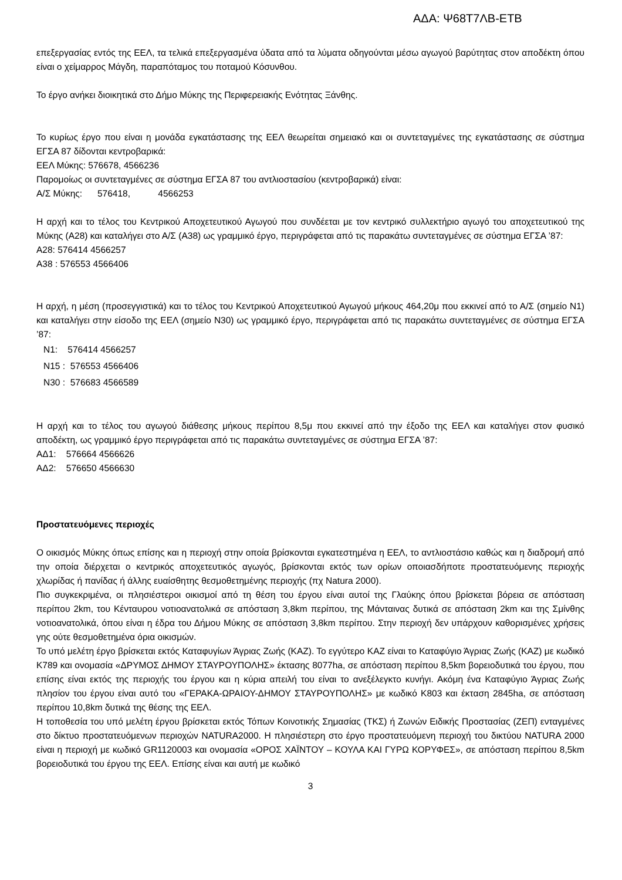ΑΔΑ: Ψ68Τ7ΛΒ-ΕΤΒ
επεξεργασίας εντός της ΕΕΛ, τα τελικά επεξεργασμένα ύδατα από τα λύματα οδηγούνται μέσω αγωγού βαρύτητας στον αποδέκτη όπου είναι ο χείμαρρος Μάγδη, παραπόταμος του ποταμού Κόσυνθου.
Το έργο ανήκει διοικητικά στο Δήμο Μύκης της Περιφερειακής Ενότητας Ξάνθης.
Το κυρίως έργο που είναι η μονάδα εγκατάστασης της ΕΕΛ θεωρείται σημειακό και οι συντεταγμένες της εγκατάστασης σε σύστημα ΕΓΣΑ 87 δίδονται κεντροβαρικά:
ΕΕΛ Μύκης: 576678, 4566236
Παρομοίως οι συντεταγμένες σε σύστημα ΕΓΣΑ 87 του αντλιοστασίου (κεντροβαρικά) είναι:
Α/Σ Μύκης: 576418, 4566253
Η αρχή και το τέλος του Κεντρικού Αποχετευτικού Αγωγού που συνδέεται με τον κεντρικό συλλεκτήριο αγωγό του αποχετευτικού της Μύκης (Α28) και καταλήγει στο Α/Σ (Α38) ως γραμμικό έργο, περιγράφεται από τις παρακάτω συντεταγμένες σε σύστημα ΕΓΣΑ ’87:
Α28: 576414 4566257
Α38 : 576553 4566406
Η αρχή, η μέση (προσεγγιστικά) και το τέλος του Κεντρικού Αποχετευτικού Αγωγού μήκους 464,20μ που εκκινεί από το Α/Σ (σημείο Ν1) και καταλήγει στην είσοδο της ΕΕΛ (σημείο Ν30) ως γραμμικό έργο, περιγράφεται από τις παρακάτω συντεταγμένες σε σύστημα ΕΓΣΑ ’87:
Ν1: 576414 4566257
Ν15 : 576553 4566406
Ν30 : 576683 4566589
Η αρχή και το τέλος του αγωγού διάθεσης μήκους περίπου 8,5μ που εκκινεί από την έξοδο της ΕΕΛ και καταλήγει στον φυσικό αποδέκτη, ως γραμμικό έργο περιγράφεται από τις παρακάτω συντεταγμένες σε σύστημα ΕΓΣΑ ’87:
ΑΔ1: 576664 4566626
ΑΔ2: 576650 4566630
Προστατευόμενες περιοχές
Ο οικισμός Μύκης όπως επίσης και η περιοχή στην οποία βρίσκονται εγκατεστημένα η ΕΕΛ, το αντλιοστάσιο καθώς και η διαδρομή από την οποία διέρχεται ο κεντρικός αποχετευτικός αγωγός, βρίσκονται εκτός των ορίων οποιασδήποτε προστατευόμενης περιοχής χλωρίδας ή πανίδας ή άλλης ευαίσθητης θεσμοθετημένης περιοχής (πχ Natura 2000).
Πιο συγκεκριμένα, οι πλησιέστεροι οικισμοί από τη θέση του έργου είναι αυτοί της Γλαύκης όπου βρίσκεται βόρεια σε απόσταση περίπου 2km, του Κένταυρου νοτιοανατολικά σε απόσταση 3,8km περίπου, της Μάνταινας δυτικά σε απόσταση 2km και της Σμίνθης νοτιοανατολικά, όπου είναι η έδρα του Δήμου Μύκης σε απόσταση 3,8km περίπου. Στην περιοχή δεν υπάρχουν καθορισμένες χρήσεις γης ούτε θεσμοθετημένα όρια οικισμών.
Το υπό μελέτη έργο βρίσκεται εκτός Καταφυγίων Άγριας Ζωής (ΚΑΖ). Το εγγύτερο ΚΑΖ είναι το Καταφύγιο Άγριας Ζωής (ΚΑΖ) με κωδικό Κ789 και ονομασία «ΔΡΥΜΟΣ ΔΗΜΟΥ ΣΤΑΥΡΟΥΠΟΛΗΣ» έκτασης 8077ha, σε απόσταση περίπου 8,5km βορειοδυτικά του έργου, που επίσης είναι εκτός της περιοχής του έργου και η κύρια απειλή του είναι το ανεξέλεγκτο κυνήγι. Ακόμη ένα Καταφύγιο Άγριας Ζωής πλησίον του έργου είναι αυτό του «ΓΕΡΑΚΑ-ΩΡΑΙΟΥ-ΔΗΜΟΥ ΣΤΑΥΡΟΥΠΟΛΗΣ» με κωδικό Κ803 και έκταση 2845ha, σε απόσταση περίπου 10,8km δυτικά της θέσης της ΕΕΛ.
Η τοποθεσία του υπό μελέτη έργου βρίσκεται εκτός Τόπων Κοινοτικής Σημασίας (ΤΚΣ) ή Ζωνών Ειδικής Προστασίας (ΖΕΠ) ενταγμένες στο δίκτυο προστατευόμενων περιοχών NATURA2000. Η πλησιέστερη στο έργο προστατευόμενη περιοχή του δικτύου NATURA 2000 είναι η περιοχή με κωδικό GR1120003 και ονομασία «ΟΡΟΣ ΧΑΪΝΤΟΥ – ΚΟΥΛΑ ΚΑΙ ΓΥΡΩ ΚΟΡΥΦΕΣ», σε απόσταση περίπου 8,5km βορειοδυτικά του έργου της ΕΕΛ. Επίσης είναι και αυτή με κωδικό
3